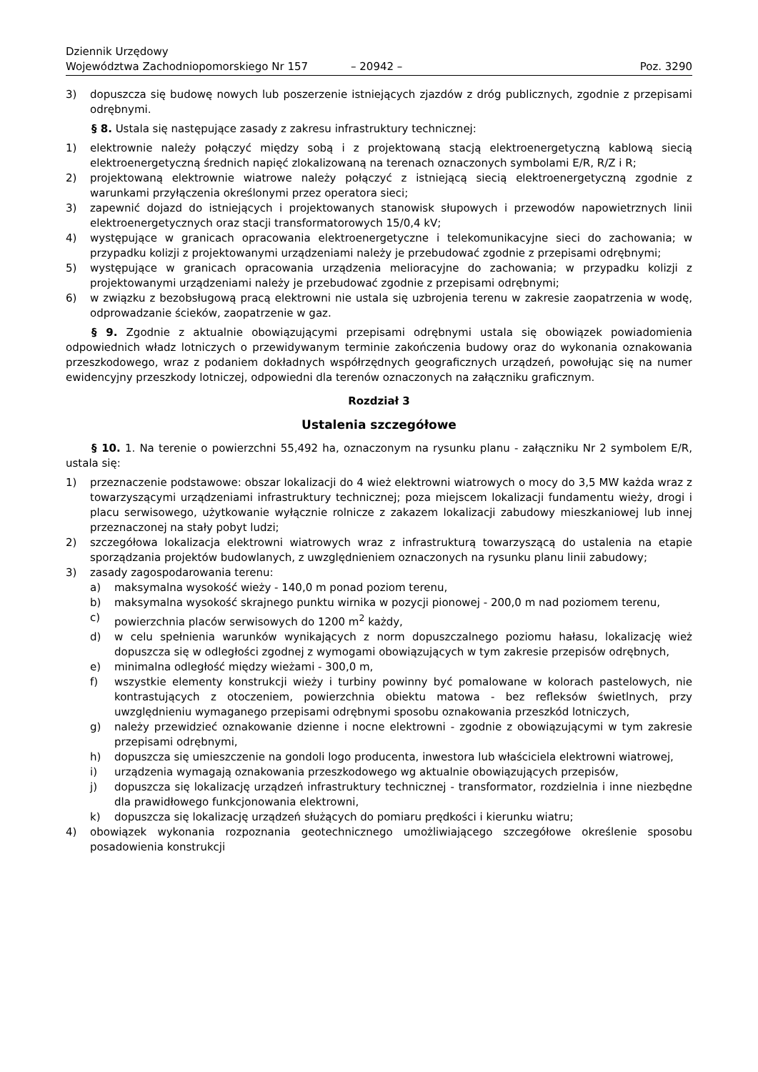Dziennik Urzędowy
Województwa Zachodniopomorskiego Nr 157
– 20942 –
Poz. 3290
3) dopuszcza się budowę nowych lub poszerzenie istniejących zjazdów z dróg publicznych, zgodnie z przepisami odrębnymi.
§ 8. Ustala się następujące zasady z zakresu infrastruktury technicznej:
1) elektrownie należy połączyć między sobą i z projektowaną stacją elektroenergetyczną kablową siecią elektroenergetyczną średnich napięć zlokalizowaną na terenach oznaczonych symbolami E/R, R/Z i R;
2) projektowaną elektrownie wiatrowe należy połączyć z istniejącą siecią elektroenergetyczną zgodnie z warunkami przyłączenia określonymi przez operatora sieci;
3) zapewnić dojazd do istniejących i projektowanych stanowisk słupowych i przewodów napowietrznych linii elektroenergetycznych oraz stacji transformatorowych 15/0,4 kV;
4) występujące w granicach opracowania elektroenergetyczne i telekomunikacyjne sieci do zachowania; w przypadku kolizji z projektowanymi urządzeniami należy je przebudować zgodnie z przepisami odrębnymi;
5) występujące w granicach opracowania urządzenia melioracyjne do zachowania; w przypadku kolizji z projektowanymi urządzeniami należy je przebudować zgodnie z przepisami odrębnymi;
6) w związku z bezobsługową pracą elektrowni nie ustala się uzbrojenia terenu w zakresie zaopatrzenia w wodę, odprowadzanie ścieków, zaopatrzenie w gaz.
§ 9. Zgodnie z aktualnie obowiązującymi przepisami odrębnymi ustala się obowiązek powiadomienia odpowiednich władz lotniczych o przewidywanym terminie zakończenia budowy oraz do wykonania oznakowania przeszkodowego, wraz z podaniem dokładnych współrzędnych geograficznych urządzeń, powołując się na numer ewidencyjny przeszkody lotniczej, odpowiedni dla terenów oznaczonych na załączniku graficznym.
Rozdział 3
Ustalenia szczegółowe
§ 10. 1. Na terenie o powierzchni 55,492 ha, oznaczonym na rysunku planu - załączniku Nr 2 symbolem E/R, ustala się:
1) przeznaczenie podstawowe: obszar lokalizacji do 4 wież elektrowni wiatrowych o mocy do 3,5 MW każda wraz z towarzyszącymi urządzeniami infrastruktury technicznej; poza miejscem lokalizacji fundamentu wieży, drogi i placu serwisowego, użytkowanie wyłącznie rolnicze z zakazem lokalizacji zabudowy mieszkaniowej lub innej przeznaczonej na stały pobyt ludzi;
2) szczegółowa lokalizacja elektrowni wiatrowych wraz z infrastrukturą towarzyszącą do ustalenia na etapie sporządzania projektów budowlanych, z uwzględnieniem oznaczonych na rysunku planu linii zabudowy;
3) zasady zagospodarowania terenu:
a) maksymalna wysokość wieży - 140,0 m ponad poziom terenu,
b) maksymalna wysokość skrajnego punktu wirnika w pozycji pionowej - 200,0 m nad poziomem terenu,
c) powierzchnia placów serwisowych do 1200 m<sup>2</sup> każdy,
d) w celu spełnienia warunków wynikających z norm dopuszczalnego poziomu hałasu, lokalizację wież dopuszcza się w odległości zgodnej z wymogami obowiązujących w tym zakresie przepisów odrębnych,
e) minimalna odległość między wieżami - 300,0 m,
f) wszystkie elementy konstrukcji wieży i turbiny powinny być pomalowane w kolorach pastelowych, nie kontrastujących z otoczeniem, powierzchnia obiektu matowa - bez refleksów świetlnych, przy uwzględnieniu wymaganego przepisami odrębnymi sposobu oznakowania przeszkód lotniczych,
g) należy przewidzieć oznakowanie dzienne i nocne elektrowni - zgodnie z obowiązującymi w tym zakresie przepisami odrębnymi,
h) dopuszcza się umieszczenie na gondoli logo producenta, inwestora lub właściciela elektrowni wiatrowej,
i) urządzenia wymagają oznakowania przeszkodowego wg aktualnie obowiązujących przepisów,
j) dopuszcza się lokalizację urządzeń infrastruktury technicznej - transformator, rozdzielnia i inne niezbędne dla prawidłowego funkcjonowania elektrowni,
k) dopuszcza się lokalizację urządzeń służących do pomiaru prędkości i kierunku wiatru;
4) obowiązek wykonania rozpoznania geotechnicznego umożliwiającego szczegółowe określenie sposobu posadowienia konstrukcji